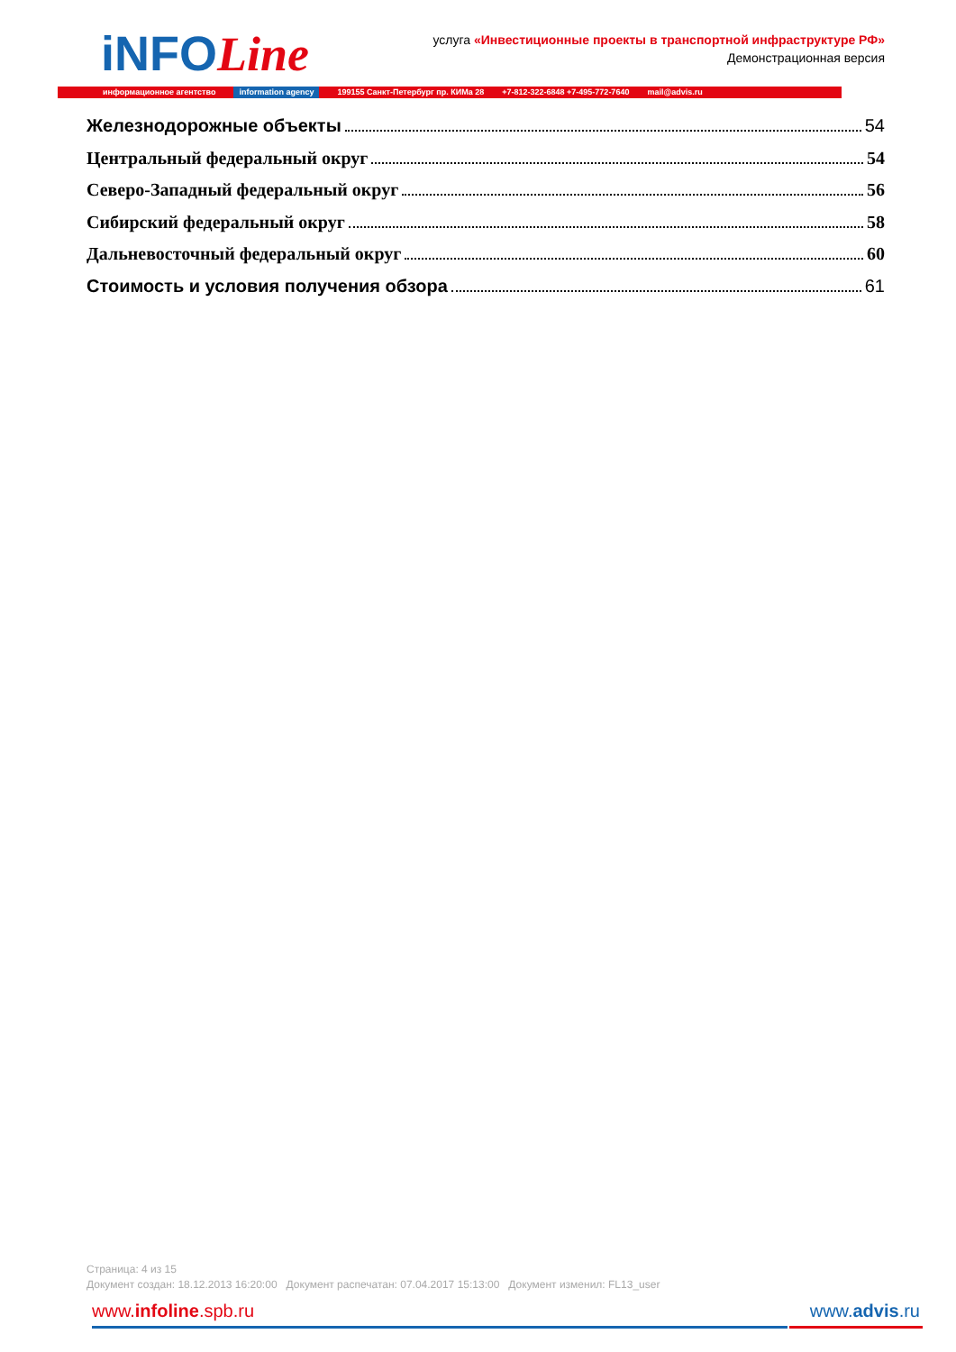iNFOLine
услуга «Инвестиционные проекты в транспортной инфраструктуре РФ»
Демонстрационная версия
информационное агентство information agency 199155 Санкт-Петербург пр. КИМа 28 +7-812-322-6848 +7-495-772-7640 mail@advis.ru
Железнодорожные объекты 54
Центральный федеральный округ 54
Северо-Западный федеральный округ 56
Сибирский федеральный округ 58
Дальневосточный федеральный округ 60
Стоимость и условия получения обзора 61
Страница: 4 из 15
Документ создан: 18.12.2013 16:20:00 Документ распечатан: 07.04.2017 15:13:00 Документ изменил: FL13_user
www.infoline.spb.ru www.advis.ru